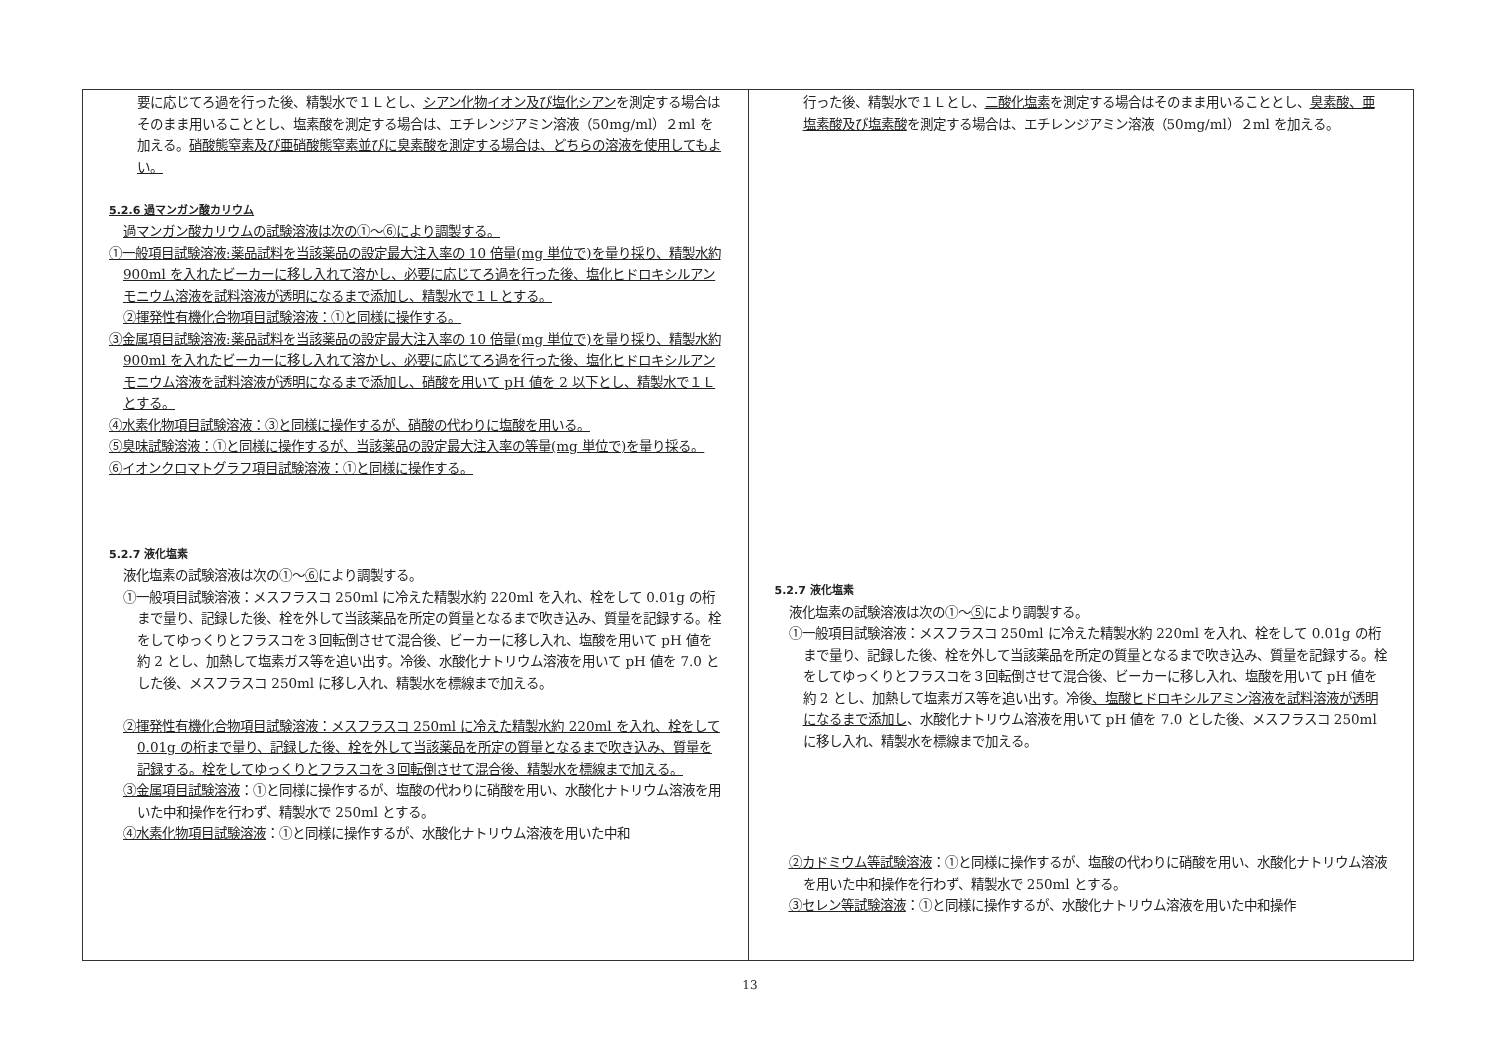| 要に応じてろ過を行った後、精製水で１Ｌとし、 シアン化物イオン及び塩化シアン を測定する場合はそのまま用いることとし、塩素酸を測定する場合は、エチレンジアミン溶液（50mg/ml）２ml を加える。 硝酸態窒素及び亜硝酸態窒素並びに臭素酸を測定する場合は、どちらの溶液を使用してもよい。 5.2.6 過マンガン酸カリウム 過マンガン酸カリウムの試験溶液は次の①～⑥により調製する。 ①一般項目試験溶液:薬品試料を当該薬品の設定最大注入率の 10 倍量(mg 単位で)を量り採り、精製水約 900ml を入れたビーカーに移し入れて溶かし、必要に応じてろ過を行った後、塩化ヒドロキシルアンモニウム溶液を試料溶液が透明になるまで添加し、精製水で１Ｌとする。 ②揮発性有機化合物項目試験溶液：①と同様に操作する。 ③金属項目試験溶液:薬品試料を当該薬品の設定最大注入率の 10 倍量(mg 単位で)を量り採り、精製水約 900ml を入れたビーカーに移し入れて溶かし、必要に応じてろ過を行った後、塩化ヒドロキシルアンモニウム溶液を試料溶液が透明になるまで添加し、硝酸を用いて pH 値を 2 以下とし、精製水で１Ｌとする。 ④水素化物項目試験溶液：③と同様に操作するが、硝酸の代わりに塩酸を用いる。 ⑤臭味試験溶液：①と同様に操作するが、当該薬品の設定最大注入率の等量(mg 単位で)を量り採る。 ⑥イオンクロマトグラフ項目試験溶液：①と同様に操作する。 5.2.7 液化塩素 液化塩素の試験溶液は次の①～ ⑥ により調製する。 ①一般項目試験溶液：メスフラスコ 250ml に冷えた精製水約 220ml を入れ、栓をして 0.01g の桁まで量り、記録した後、栓を外して当該薬品を所定の質量となるまで吹き込み、質量を記録する。栓をしてゆっくりとフラスコを３回転倒させて混合後、ビーカーに移し入れ、塩酸を用いて pH 値を約 2 とし、加熱して塩素ガス等を追い出す。冷後、水酸化ナトリウム溶液を用いて pH 値を 7.0 とした後、メスフラスコ 250ml に移し入れ、精製水を標線まで加える。 ②揮発性有機化合物項目試験溶液：メスフラスコ 250ml に冷えた精製水約 220ml を入れ、栓をして 0.01g の桁まで量り、記録した後、栓を外して当該薬品を所定の質量となるまで吹き込み、質量を記録する。栓をしてゆっくりとフラスコを３回転倒させて混合後、精製水を標線まで加える。 ③金属項目試験溶液 ：①と同様に操作するが、塩酸の代わりに硝酸を用い、水酸化ナトリウム溶液を用いた中和操作を行わず、精製水で 250ml とする。 ④水素化物項目試験溶液 ：①と同様に操作するが、水酸化ナトリウム溶液を用いた中和 | 行った後、精製水で１Ｌとし、 二酸化塩素 を測定する場合はそのまま用いることとし、 臭素酸、亜塩素酸及び塩素酸 を測定する場合は、エチレンジアミン溶液（50mg/ml）２ml を加える。 5.2.7 液化塩素 液化塩素の試験溶液は次の①～ ⑤ により調製する。 ①一般項目試験溶液：メスフラスコ 250ml に冷えた精製水約 220ml を入れ、栓をして 0.01g の桁まで量り、記録した後、栓を外して当該薬品を所定の質量となるまで吹き込み、質量を記録する。栓をしてゆっくりとフラスコを３回転倒させて混合後、ビーカーに移し入れ、塩酸を用いて pH 値を約 2 とし、加熱して塩素ガス等を追い出す。冷後 、塩酸ヒドロキシルアミン溶液を試料溶液が透明になるまで添加し 、水酸化ナトリウム溶液を用いて pH 値を 7.0 とした後、メスフラスコ 250ml に移し入れ、精製水を標線まで加える。 ②カドミウム等試験溶液 ：①と同様に操作するが、塩酸の代わりに硝酸を用い、水酸化ナトリウム溶液を用いた中和操作を行わず、精製水で 250ml とする。 ③セレン等試験溶液 ：①と同様に操作するが、水酸化ナトリウム溶液を用いた中和操作 |
13